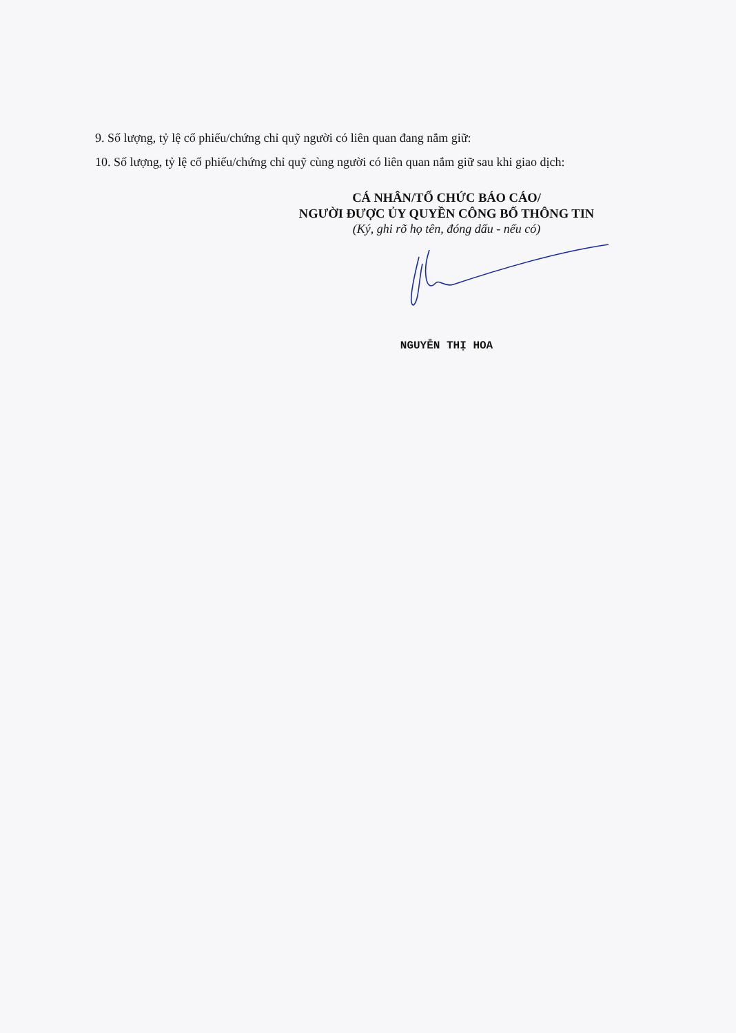9. Số lượng, tỷ lệ cổ phiếu/chứng chỉ quỹ người có liên quan đang nắm giữ:
10. Số lượng, tỷ lệ cổ phiếu/chứng chỉ quỹ cùng người có liên quan nắm giữ sau khi giao dịch:
CÁ NHÂN/TỔ CHỨC BÁO CÁO/
NGƯỜI ĐƯỢC ỦY QUYỀN CÔNG BỐ THÔNG TIN
(Ký, ghi rõ họ tên, đóng dấu - nếu có)
NGUYỄN THỊ HOA